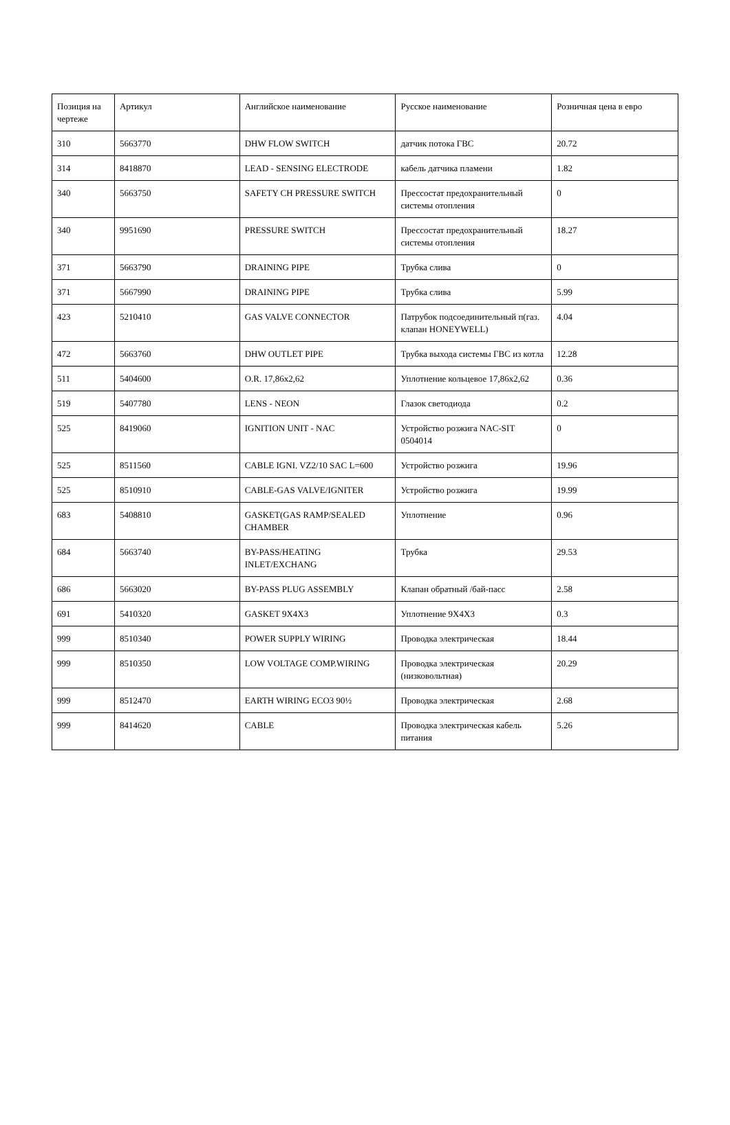| Позиция на чертеже | Артикул | Английское наименование | Русское наименование | Розничная цена в евро |
| 310 | 5663770 | DHW FLOW SWITCH | датчик потока ГВС | 20.72 |
| 314 | 8418870 | LEAD - SENSING ELECTRODE | кабель датчика пламени | 1.82 |
| 340 | 5663750 | SAFETY CH PRESSURE SWITCH | Прессостат предохранительный системы отопления | 0 |
| 340 | 9951690 | PRESSURE SWITCH | Прессостат предохранительный системы отопления | 18.27 |
| 371 | 5663790 | DRAINING PIPE | Трубка слива | 0 |
| 371 | 5667990 | DRAINING PIPE | Трубка слива | 5.99 |
| 423 | 5210410 | GAS VALVE CONNECTOR | Патрубок подсоединительный п(газ. клапан HONEYWELL) | 4.04 |
| 472 | 5663760 | DHW OUTLET PIPE | Трубка выхода системы ГВС из котла | 12.28 |
| 511 | 5404600 | O.R. 17,86x2,62 | Уплотнение кольцевое 17,86x2,62 | 0.36 |
| 519 | 5407780 | LENS - NEON | Глазок светодиода | 0.2 |
| 525 | 8419060 | IGNITION UNIT - NAC | Устройство розжига NAC-SIT 0504014 | 0 |
| 525 | 8511560 | CABLE IGNI. VZ2/10 SAC L=600 | Устройство розжига | 19.96 |
| 525 | 8510910 | CABLE-GAS VALVE/IGNITER | Устройство розжига | 19.99 |
| 683 | 5408810 | GASKET(GAS RAMP/SEALED CHAMBER | Уплотнение | 0.96 |
| 684 | 5663740 | BY-PASS/HEATING INLET/EXCHANG | Трубка | 29.53 |
| 686 | 5663020 | BY-PASS PLUG ASSEMBLY | Клапан обратный /бай-пасс | 2.58 |
| 691 | 5410320 | GASKET 9X4X3 | Уплотнение 9X4X3 | 0.3 |
| 999 | 8510340 | POWER SUPPLY WIRING | Проводка электрическая | 18.44 |
| 999 | 8510350 | LOW VOLTAGE COMP.WIRING | Проводка электрическая (низковольтная) | 20.29 |
| 999 | 8512470 | EARTH WIRING ECO3 90½ | Проводка электрическая | 2.68 |
| 999 | 8414620 | CABLE | Проводка электрическая кабель питания | 5.26 |